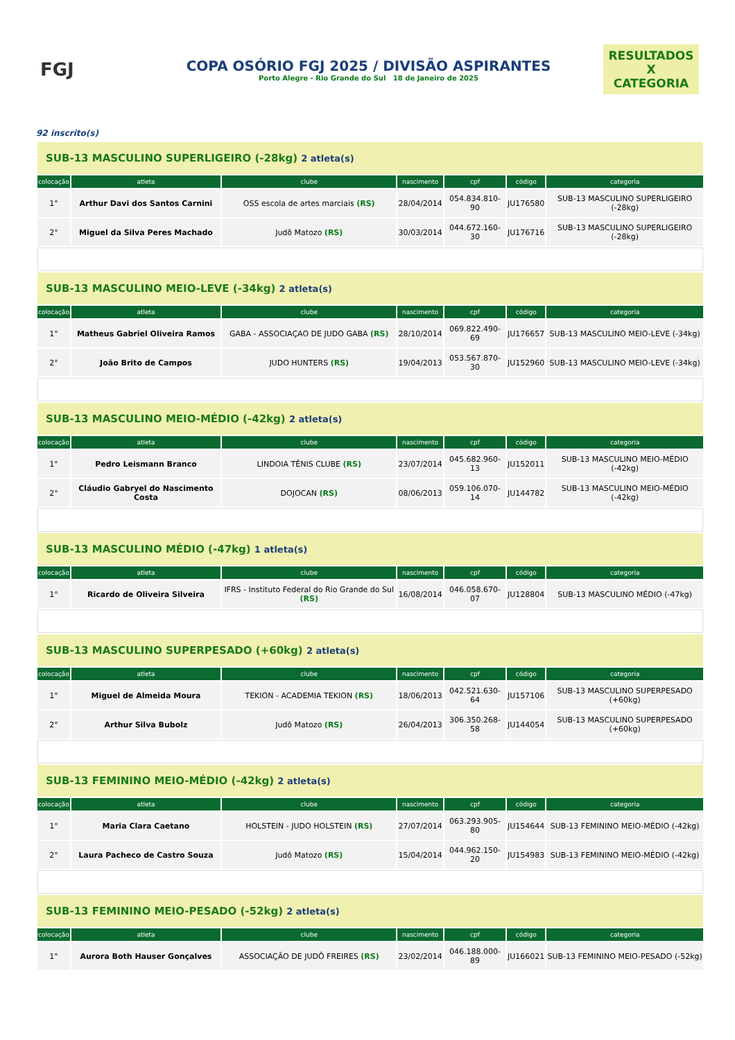FGJ
COPA OSÓRIO FGJ 2025 / DIVISÃO ASPIRANTES
Porto Alegre - Rio Grande do Sul 18 de Janeiro de 2025
RESULTADOS
X
CATEGORIA
92 inscrito(s)
| SUB-13 MASCULINO SUPERLIGEIRO (-28kg) 2 atleta(s) | | | | | | |
| colocação | atleta | clube | nascimento | cpf | código | categoria |
| 1° | Arthur Davi dos Santos Carnini | OSS escola de artes marciais (RS) | 28/04/2014 | 054.834.810-90 | JU176580 | SUB-13 MASCULINO SUPERLIGEIRO (-28kg) |
| 2° | Miguel da Silva Peres Machado | Judô Matozo (RS) | 30/03/2014 | 044.672.160-30 | JU176716 | SUB-13 MASCULINO SUPERLIGEIRO (-28kg) |
| SUB-13 MASCULINO MEIO-LEVE (-34kg) 2 atleta(s) | | | | | | |
| colocação | atleta | clube | nascimento | cpf | código | categoria |
| 1° | Matheus Gabriel Oliveira Ramos | GABA - ASSOCIAÇAO DE JUDO GABA (RS) | 28/10/2014 | 069.822.490-69 | JU176657 | SUB-13 MASCULINO MEIO-LEVE (-34kg) |
| 2° | João Brito de Campos | JUDO HUNTERS (RS) | 19/04/2013 | 053.567.870-30 | JU152960 | SUB-13 MASCULINO MEIO-LEVE (-34kg) |
| SUB-13 MASCULINO MEIO-MÉDIO (-42kg) 2 atleta(s) | | | | | | |
| colocação | atleta | clube | nascimento | cpf | código | categoria |
| 1° | Pedro Leismann Branco | LINDOIA TÊNIS CLUBE (RS) | 23/07/2014 | 045.682.960-13 | JU152011 | SUB-13 MASCULINO MEIO-MÉDIO (-42kg) |
| 2° | Cláudio Gabryel do Nascimento Costa | DOJOCAN (RS) | 08/06/2013 | 059.106.070-14 | JU144782 | SUB-13 MASCULINO MEIO-MÉDIO (-42kg) |
| SUB-13 MASCULINO MÉDIO (-47kg) 1 atleta(s) | | | | | | |
| colocação | atleta | clube | nascimento | cpf | código | categoria |
| 1° | Ricardo de Oliveira Silveira | IFRS - Instituto Federal do Rio Grande do Sul (RS) | 16/08/2014 | 046.058.670-07 | JU128804 | SUB-13 MASCULINO MÉDIO (-47kg) |
| SUB-13 MASCULINO SUPERPESADO (+60kg) 2 atleta(s) | | | | | | |
| colocação | atleta | clube | nascimento | cpf | código | categoria |
| 1° | Miguel de Almeida Moura | TEKION - ACADEMIA TEKION (RS) | 18/06/2013 | 042.521.630-64 | JU157106 | SUB-13 MASCULINO SUPERPESADO (+60kg) |
| 2° | Arthur Silva Bubolz | Judô Matozo (RS) | 26/04/2013 | 306.350.268-58 | JU144054 | SUB-13 MASCULINO SUPERPESADO (+60kg) |
| SUB-13 FEMININO MEIO-MÉDIO (-42kg) 2 atleta(s) | | | | | | |
| colocação | atleta | clube | nascimento | cpf | código | categoria |
| 1° | Maria Clara Caetano | HOLSTEIN - JUDO HOLSTEIN (RS) | 27/07/2014 | 063.293.905-80 | JU154644 | SUB-13 FEMININO MEIO-MÉDIO (-42kg) |
| 2° | Laura Pacheco de Castro Souza | Judô Matozo (RS) | 15/04/2014 | 044.962.150-20 | JU154983 | SUB-13 FEMININO MEIO-MÉDIO (-42kg) |
| SUB-13 FEMININO MEIO-PESADO (-52kg) 2 atleta(s) | | | | | | |
| colocação | atleta | clube | nascimento | cpf | código | categoria |
| 1° | Aurora Both Hauser Gonçalves | ASSOCIAÇÃO DE JUDÔ FREIRES (RS) | 23/02/2014 | 046.188.000-89 | JU166021 | SUB-13 FEMININO MEIO-PESADO (-52kg) |